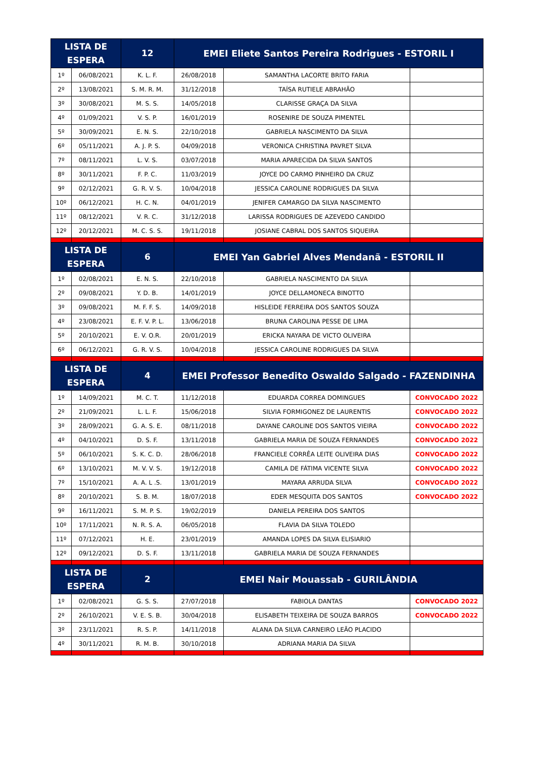| LISTA DE ESPERA | | 12 | EMEI Eliete Santos Pereira Rodrigues - ESTORIL I | | |
| --- | --- | --- | --- | --- | --- |
| 1º | 06/08/2021 | K. L. F. | 26/08/2018 | SAMANTHA LACORTE BRITO FARIA | |
| 2º | 13/08/2021 | S. M. R. M. | 31/12/2018 | TAÍSA RUTIELE ABRAHÃO | |
| 3º | 30/08/2021 | M. S. S. | 14/05/2018 | CLARISSE GRAÇA DA SILVA | |
| 4º | 01/09/2021 | V. S. P. | 16/01/2019 | ROSENIRE DE SOUZA PIMENTEL | |
| 5º | 30/09/2021 | E. N. S. | 22/10/2018 | GABRIELA NASCIMENTO DA SILVA | |
| 6º | 05/11/2021 | A. J. P. S. | 04/09/2018 | VERONICA CHRISTINA PAVRET SILVA | |
| 7º | 08/11/2021 | L. V. S. | 03/07/2018 | MARIA APARECIDA DA SILVA SANTOS | |
| 8º | 30/11/2021 | F. P. C. | 11/03/2019 | JOYCE DO CARMO PINHEIRO DA CRUZ | |
| 9º | 02/12/2021 | G. R. V. S. | 10/04/2018 | JESSICA CAROLINE RODRIGUES DA SILVA | |
| 10º | 06/12/2021 | H. C. N. | 04/01/2019 | JENIFER CAMARGO DA SILVA NASCIMENTO | |
| 11º | 08/12/2021 | V. R. C. | 31/12/2018 | LARISSA RODRIGUES DE AZEVEDO CANDIDO | |
| 12º | 20/12/2021 | M. C. S. S. | 19/11/2018 | JOSIANE CABRAL DOS SANTOS SIQUEIRA | |
| LISTA DE ESPERA | | 6 | EMEI Yan Gabriel Alves Mendanã - ESTORIL II | | |
| 1º | 02/08/2021 | E. N. S. | 22/10/2018 | GABRIELA NASCIMENTO DA SILVA | |
| 2º | 09/08/2021 | Y. D. B. | 14/01/2019 | JOYCE DELLAMONECA BINOTTO | |
| 3º | 09/08/2021 | M. F. F. S. | 14/09/2018 | HISLEIDE FERREIRA DOS SANTOS SOUZA | |
| 4º | 23/08/2021 | E. F. V. P. L. | 13/06/2018 | BRUNA CAROLINA PESSE DE LIMA | |
| 5º | 20/10/2021 | E. V. O.R. | 20/01/2019 | ERICKA NAYARA DE VICTO OLIVEIRA | |
| 6º | 06/12/2021 | G. R. V. S. | 10/04/2018 | JESSICA CAROLINE RODRIGUES DA SILVA | |
| LISTA DE ESPERA | | 4 | EMEI Professor Benedito Oswaldo Salgado - FAZENDINHA | | |
| 1º | 14/09/2021 | M. C. T. | 11/12/2018 | EDUARDA CORREA DOMINGUES | CONVOCADO 2022 |
| 2º | 21/09/2021 | L. L. F. | 15/06/2018 | SILVIA FORMIGONEZ DE LAURENTIS | CONVOCADO 2022 |
| 3º | 28/09/2021 | G. A. S. E. | 08/11/2018 | DAYANE CAROLINE DOS SANTOS VIEIRA | CONVOCADO 2022 |
| 4º | 04/10/2021 | D. S. F. | 13/11/2018 | GABRIELA MARIA DE SOUZA FERNANDES | CONVOCADO 2022 |
| 5º | 06/10/2021 | S. K. C. D. | 28/06/2018 | FRANCIELE CORRÊA LEITE OLIVEIRA DIAS | CONVOCADO 2022 |
| 6º | 13/10/2021 | M. V. V. S. | 19/12/2018 | CAMILA DE FÁTIMA VICENTE SILVA | CONVOCADO 2022 |
| 7º | 15/10/2021 | A. A. L .S. | 13/01/2019 | MAYARA ARRUDA SILVA | CONVOCADO 2022 |
| 8º | 20/10/2021 | S. B. M. | 18/07/2018 | EDER MESQUITA DOS SANTOS | CONVOCADO 2022 |
| 9º | 16/11/2021 | S. M. P. S. | 19/02/2019 | DANIELA PEREIRA DOS SANTOS | |
| 10º | 17/11/2021 | N. R. S. A. | 06/05/2018 | FLAVIA DA SILVA TOLEDO | |
| 11º | 07/12/2021 | H. E. | 23/01/2019 | AMANDA LOPES DA SILVA ELISIARIO | |
| 12º | 09/12/2021 | D. S. F. | 13/11/2018 | GABRIELA MARIA DE SOUZA FERNANDES | |
| LISTA DE ESPERA | | 2 | EMEI Nair Mouassab - GURILÂNDIA | | |
| 1º | 02/08/2021 | G. S. S. | 27/07/2018 | FABIOLA DANTAS | CONVOCADO 2022 |
| 2º | 26/10/2021 | V. E. S. B. | 30/04/2018 | ELISABETH TEIXEIRA DE SOUZA BARROS | CONVOCADO 2022 |
| 3º | 23/11/2021 | R. S. P. | 14/11/2018 | ALANA DA SILVA CARNEIRO LEÃO PLACIDO | |
| 4º | 30/11/2021 | R. M. B. | 30/10/2018 | ADRIANA MARIA DA SILVA | |